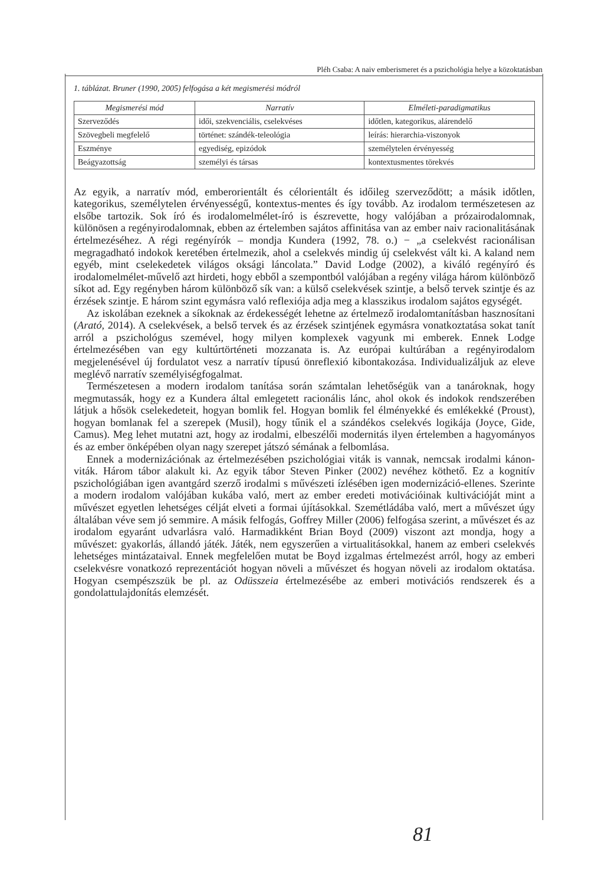Pléh Csaba: A naiv emberismeret és a pszichológia helye a közoktatásban
1. táblázat. Bruner (1990, 2005) felfogása a két megismerési módról
| Megismerési mód | Narratív | Elméleti-paradigmatikus |
| --- | --- | --- |
| Szerveződés | idői, szekvenciális, cselekvéses | időtlen, kategorikus, alárendelő |
| Szövegbeli megfelelő | történet: szándék-teleológia | leírás: hierarchia-viszonyok |
| Eszménye | egyediség, epizódok | személytelen érvényesség |
| Beágyazottság | személyi és társas | kontextusmentes törekvés |
Az egyik, a narratív mód, emberorientált és célorientált és időileg szerveződött; a másik időtlen, kategorikus, személytelen érvényességű, kontextus-mentes és így tovább. Az irodalom természetesen az elsőbe tartozik. Sok író és irodalomelmélet-író is észrevette, hogy valójában a prózairodalomnak, különösen a regényirodalomnak, ebben az értelemben sajátos affinitása van az ember naiv racionalitásának értelmezéséhez. A régi regényírók – mondja Kundera (1992, 78. o.) − „a cselekvést racionálisan megragadható indokok keretében értelmezik, ahol a cselekvés mindig új cselekvést vált ki. A kaland nem egyéb, mint cselekedetek világos oksági láncolata.” David Lodge (2002), a kiváló regényíró és irodalomelmélet-művelő azt hirdeti, hogy ebből a szempontból valójában a regény világa három különböző síkot ad. Egy regényben három különböző sík van: a külső cselekvések szintje, a belső tervek szintje és az érzések szintje. E három szint egymásra való reflexiója adja meg a klasszikus irodalom sajátos egységét.
Az iskolában ezeknek a síkoknak az érdekességét lehetne az értelmező irodalomtanításban hasznosítani (Arató, 2014). A cselekvések, a belső tervek és az érzések szintjének egymásra vonatkoztatása sokat tanít arról a pszichológus szemével, hogy milyen komplexek vagyunk mi emberek. Ennek Lodge értelmezésében van egy kultúrtörténeti mozzanata is. Az európai kultúrában a regényirodalom megjelenésével új fordulatot vesz a narratív típusú önreflexió kibontakozása. Individualizáljuk az eleve meglévő narratív személyiségfogalmat.
Természetesen a modern irodalom tanítása során számtalan lehetőségük van a tanároknak, hogy megmutassák, hogy ez a Kundera által emlegetett racionális lánc, ahol okok és indokok rendszerében látjuk a hősök cselekedeteit, hogyan bomlik fel. Hogyan bomlik fel élményekké és emlékekké (Proust), hogyan bomlanak fel a szerepek (Musil), hogy tűnik el a szándékos cselekvés logikája (Joyce, Gide, Camus). Meg lehet mutatni azt, hogy az irodalmi, elbeszélői modernitás ilyen értelemben a hagyományos és az ember önképében olyan nagy szerepet játszó sémának a felbomlása.
Ennek a modernizációnak az értelmezésében pszichológiai viták is vannak, nemcsak irodalmi kánon-viták. Három tábor alakult ki. Az egyik tábor Steven Pinker (2002) nevéhez köthető. Ez a kognitív pszichológiában igen avantgárd szerző irodalmi s művészeti ízlésében igen modernizáció-ellenes. Szerinte a modern irodalom valójában kukába való, mert az ember eredeti motivációinak kultivációját mint a művészet egyetlen lehetséges célját elveti a formai újításokkal. Szemétládába való, mert a művészet úgy általában véve sem jó semmire. A másik felfogás, Goffrey Miller (2006) felfogása szerint, a művészet és az irodalom egyaránt udvarlásra való. Harmadikként Brian Boyd (2009) viszont azt mondja, hogy a művészet: gyakorlás, állandó játék. Játék, nem egyszerűen a virtualitásokkal, hanem az emberi cselekvés lehetséges mintázataival. Ennek megfelelően mutat be Boyd izgalmas értelmezést arról, hogy az emberi cselekvésre vonatkozó reprezentációt hogyan növeli a művészet és hogyan növeli az irodalom oktatása. Hogyan csempészszük be pl. az Odüsszeia értelmezésébe az emberi motivációs rendszerek és a gondolattulajdonítás elemzését.
81